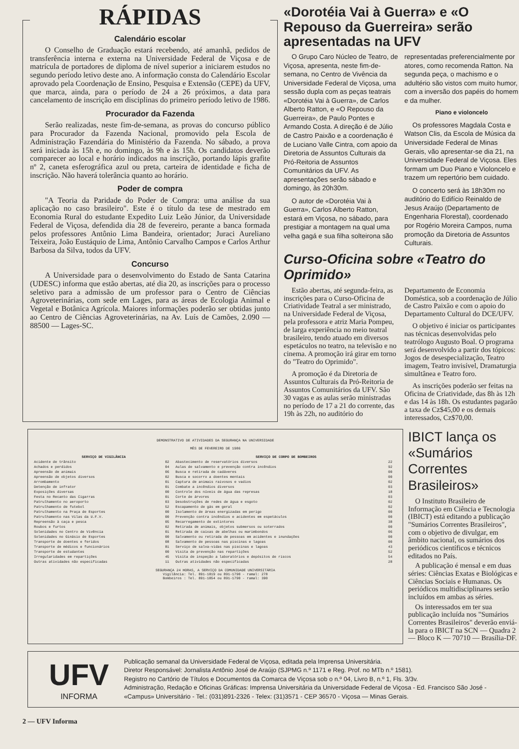RÁPIDAS
Calendário escolar
O Conselho de Graduação estará recebendo, até amanhã, pedidos de transferência interna e externa na Universidade Federal de Viçosa e de matrícula de portadores de diploma de nível superior a iniciarem estudos no segundo período letivo deste ano. A informação consta do Calendário Escolar aprovado pela Coordenação de Ensino, Pesquisa e Extensão (CEPE) da UFV, que marca, ainda, para o período de 24 a 26 próximos, a data para cancelamento de inscrição em disciplinas do primeiro período letivo de 1986.
Procurador da Fazenda
Serão realizadas, neste fim-de-semana, as provas do concurso público para Procurador da Fazenda Nacional, promovido pela Escola de Administração Fazendária do Ministério da Fazenda. No sábado, a prova será iniciada às 15h e, no domingo, às 9h e às 15h. Os candidatos deverão comparecer ao local e horário indicados na inscrição, portando lápis grafite nº 2, caneta esferográfica azul ou preta, carteira de identidade e ficha de inscrição. Não haverá tolerância quanto ao horário.
Poder de compra
"A Teoria da Paridade do Poder de Compra: uma análise da sua aplicação no caso brasileiro". Este é o título da tese de mestrado em Economia Rural do estudante Expedito Luiz Leão Júnior, da Universidade Federal de Viçosa, defendida dia 28 de fevereiro, perante a banca formada pelos professores Antônio Lima Bandeira, orientador; Juraci Aureliano Teixeira, João Eustáquio de Lima, Antônio Carvalho Campos e Carlos Arthur Barbosa da Silva, todos da UFV.
Concurso
A Universidade para o desenvolvimento do Estado de Santa Catarina (UDESC) informa que estão abertas, até dia 20, as inscrições para o processo seletivo para a admissão de um professor para o Centro de Ciências Agroveterinárias, com sede em Lages, para as áreas de Ecologia Animal e Vegetal e Botânica Agrícola. Maiores informações poderão ser obtidas junto ao Centro de Ciências Agroveterinárias, na Av. Luís de Camões, 2.090 — 88500 — Lages-SC.
«Dorotéia Vai à Guerra» e «O Repouso da Guerreira» serão apresentadas na UFV
O Grupo Caro Núcleo de Teatro, de Viçosa, apresenta, neste fim-de-semana, no Centro de Vivência da Universidade Federal de Viçosa, uma sessão dupla com as peças teatrais «Dorotéia Vai à Guerra», de Carlos Alberto Ratton, e «O Repouso da Guerreira», de Paulo Pontes e Armando Costa. A direção é de Júlio de Castro Paixão e a coordenação é de Luciano Valle Cintra, com apoio da Diretoria de Assuntos Culturais da Pró-Reitoria de Assuntos Comunitários da UFV. As apresentações serão sábado e domingo, às 20h30m.
O autor de «Dorotéia Vai à Guerra», Carlos Alberto Ratton, estará em Viçosa, no sábado, para prestigiar a montagem na qual uma velha gagá e sua filha solteirona são representadas preferencialmente por atores, como recomenda Ratton. Na segunda peça, o machismo e o adultério são vistos com muito humor, com a inversão dos papéis do homem e da mulher.
Piano e violoncelo
Os professores Magdala Costa e Watson Clis, da Escola de Música da Universidade Federal de Minas Gerais, vão apresentar-se dia 21, na Universidade Federal de Viçosa. Eles formam um Duo Piano e Violoncelo e trazem um repertório bem cuidado.
O concerto será às 18h30m no auditório do Edifício Reinaldo de Jesus Araújo (Departamento de Engenharia Florestal), coordenado por Rogério Moreira Campos, numa promoção da Diretoria de Assuntos Culturais.
Curso-Oficina sobre «Teatro do Oprimido»
Estão abertas, até segunda-feira, as inscrições para o Curso-Oficina de Criatividade Teatral a ser ministrado, na Universidade Federal de Viçosa, pela professora e atriz Maria Pompeu, de larga experiência no meio teatral brasileiro, tendo atuado em diversos espetáculos no teatro, na televisão e no cinema. A promoção irá girar em torno do "Teatro do Oprimido".
A promoção é da Diretoria de Assuntos Culturais da Pró-Reitoria de Assuntos Comunitários da UFV. São 30 vagas e as aulas serão ministradas no período de 17 a 21 do corrente, das 19h às 22h, no auditório do Departamento de Economia Doméstica, sob a coordenação de Júlio de Castro Paixão e com o apoio do Departamento Cultural do DCE/UFV.
O objetivo é iniciar os participantes nas técnicas desenvolvidas pelo teatrólogo Augusto Boal. O programa será desenvolvido a partir dos tópicos: Jogos de desespecialização, Teatro imagem, Teatro invisível, Dramaturgia simultânea e Teatro foro.
As inscrições poderão ser feitas na Oficina de Criatividade, das 8h às 12h e das 14 às 18h. Os estudantes pagarão a taxa de Cz$45,00 e os demais interessados, Cz$70,00.
DEMONSTRATIVO DE ATIVIDADES DA SEGURANÇA NA UNIVERSIDADE
MÊS DE FEVEREIRO DE 1986
| SERVIÇO DE VIGILÂNCIA | | SERVIÇO DE CORPO DE BOMBEIROS | |
| --- | --- | --- | --- |
| Acidente de trânsito | 02 | Abastecimento de reservatórios diversos | 22 |
| Achados e perdidos | 04 | Aulas de salvamento e prevenção contra incêndios | 92 |
| Apreensão de animais | 06 | Busca e retirada de cadáveres | 00 |
| Apreensão de objetos diversos | 02 | Busca e socorro a doentes mentais | 00 |
| Arrombamento | 01 | Captura de animais raivosos e vadios | 02 |
| Detenção de infrator | 01 | Combate a incêndios diversos | 03 |
| Exposições diversas | 00 | Controle dos níveis de água das represas | 18 |
| Festa no Recanto das Cigarras | 01 | Corte de árvores | 03 |
| Patrulhamento no aeroporto | 03 | Desobstruções de redes de água e esgoto | 02 |
| Patrulhamento de futebol | 52 | Escapamento de gás em geral | 02 |
| Patrulhamento na Praça de Esportes | 00 | Isolamento de áreas energizadas em perigo | 00 |
| Patrulhamento nas Vilas da U.F.V. | 00 | Prevenção contra incêndios e acidentes em espetáculos | 00 |
| Repreensão à caça e pesca | 05 | Recarregamento de extintores | 38 |
| Roubos e furtos | 02 | Retirada de animais, objetos submersos ou soterrados | 00 |
| Solenidades no Centro de Vivência | 01 | Retirada de caixas de abelhas ou marimbondos | 06 |
| Solenidades no Ginásio de Esportes | 00 | Salvamento ou retirada de pessoas em acidentes e inundações | 00 |
| Transporte de doentes e feridos | 08 | Salvamento de pessoas nas piscinas e lagoas | 00 |
| Transporte de médicos e funcionários | 81 | Serviço de salva-vidas nas piscinas e lagoas | 43 |
| Transporte de estudantes | 00 | Visita de prevenção nas repartições | 52 |
| Irregularidades em repartições | 45 | Visita de inspeção a laboratórios e depósitos de riscos | 54 |
| Outras atividades não especificadas | 11 | Outras atividades não especificadas | 28 |
SEGURANÇA 24 HORAS, A SERVIÇO DA COMUNIDADE UNIVERSITÁRIA
Vigilância: Tel. 891-1819 ou 891-1790 - ramal: 278
Bombeiros : Tel. 891-1854 ou 891-1790 - ramal: 390
IBICT lança os «Sumários Correntes Brasileiros»
O Instituto Brasileiro de Informação em Ciência e Tecnologia (IBICT) está editando a publicação "Sumários Correntes Brasileiros", com o objetivo de divulgar, em âmbito nacional, os sumários dos periódicos científicos e técnicos editados no País.
A publicação é mensal e em duas séries: Ciências Exatas e Biológicas e Ciências Sociais e Humanas. Os periódicos multidisciplinares serão incluídos em ambas as séries.
Os interessados em ter sua publicação incluída nos "Sumários Correntes Brasileiros" deverão enviá-la para o IBICT na SCN — Quadra 2 — Bloco K — 70710 — Brasília-DF.
UFV
INFORMA
Publicação semanal da Universidade Federal de Viçosa, editada pela Imprensa Universitária.
Diretor Responsável: Jornalista Antônio José de Araújo (SJPMG n.º 1171 e Reg. Prof. no MTb n.º 1581).
Registro no Cartório de Títulos e Documentos da Comarca de Viçosa sob o n.º 04, Livro B, n.º 1, Fls. 3/3v.
Administração, Redação e Oficinas Gráficas: Imprensa Universitária da Universidade Federal de Viçosa - Ed. Francisco São José - «Campus» Universitário - Tel.: (031)891-2326 - Telex: (31)3571 - CEP 36570 - Viçosa — Minas Gerais.
2 — UFV Informa